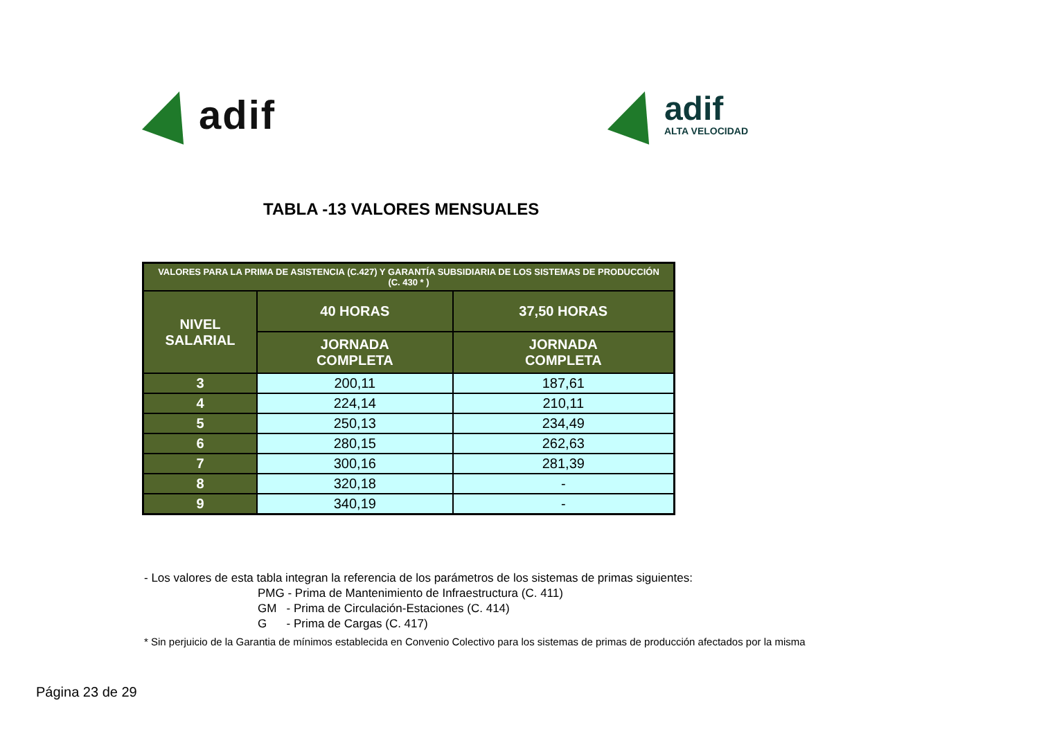adif
adif
ALTA VELOCIDAD
TABLA -13 VALORES MENSUALES
| VALORES PARA LA PRIMA DE ASISTENCIA (C.427) Y GARANTÍA SUBSIDIARIA DE LOS SISTEMAS DE PRODUCCIÓN (C. 430 * ) | | |
| --- | --- | --- |
| NIVEL SALARIAL | 40 HORAS | 37,50 HORAS |
| | JORNADA COMPLETA | JORNADA COMPLETA |
| 3 | 200,11 | 187,61 |
| 4 | 224,14 | 210,11 |
| 5 | 250,13 | 234,49 |
| 6 | 280,15 | 262,63 |
| 7 | 300,16 | 281,39 |
| 8 | 320,18 | - |
| 9 | 340,19 | - |
- Los valores de esta tabla integran la referencia de los parámetros de los sistemas de primas siguientes:
PMG - Prima de Mantenimiento de Infraestructura (C. 411)
GM - Prima de Circulación-Estaciones (C. 414)
G - Prima de Cargas (C. 417)
* Sin perjuicio de la Garantia de mínimos establecida en Convenio Colectivo para los sistemas de primas de producción afectados por la misma
Página 23 de 29